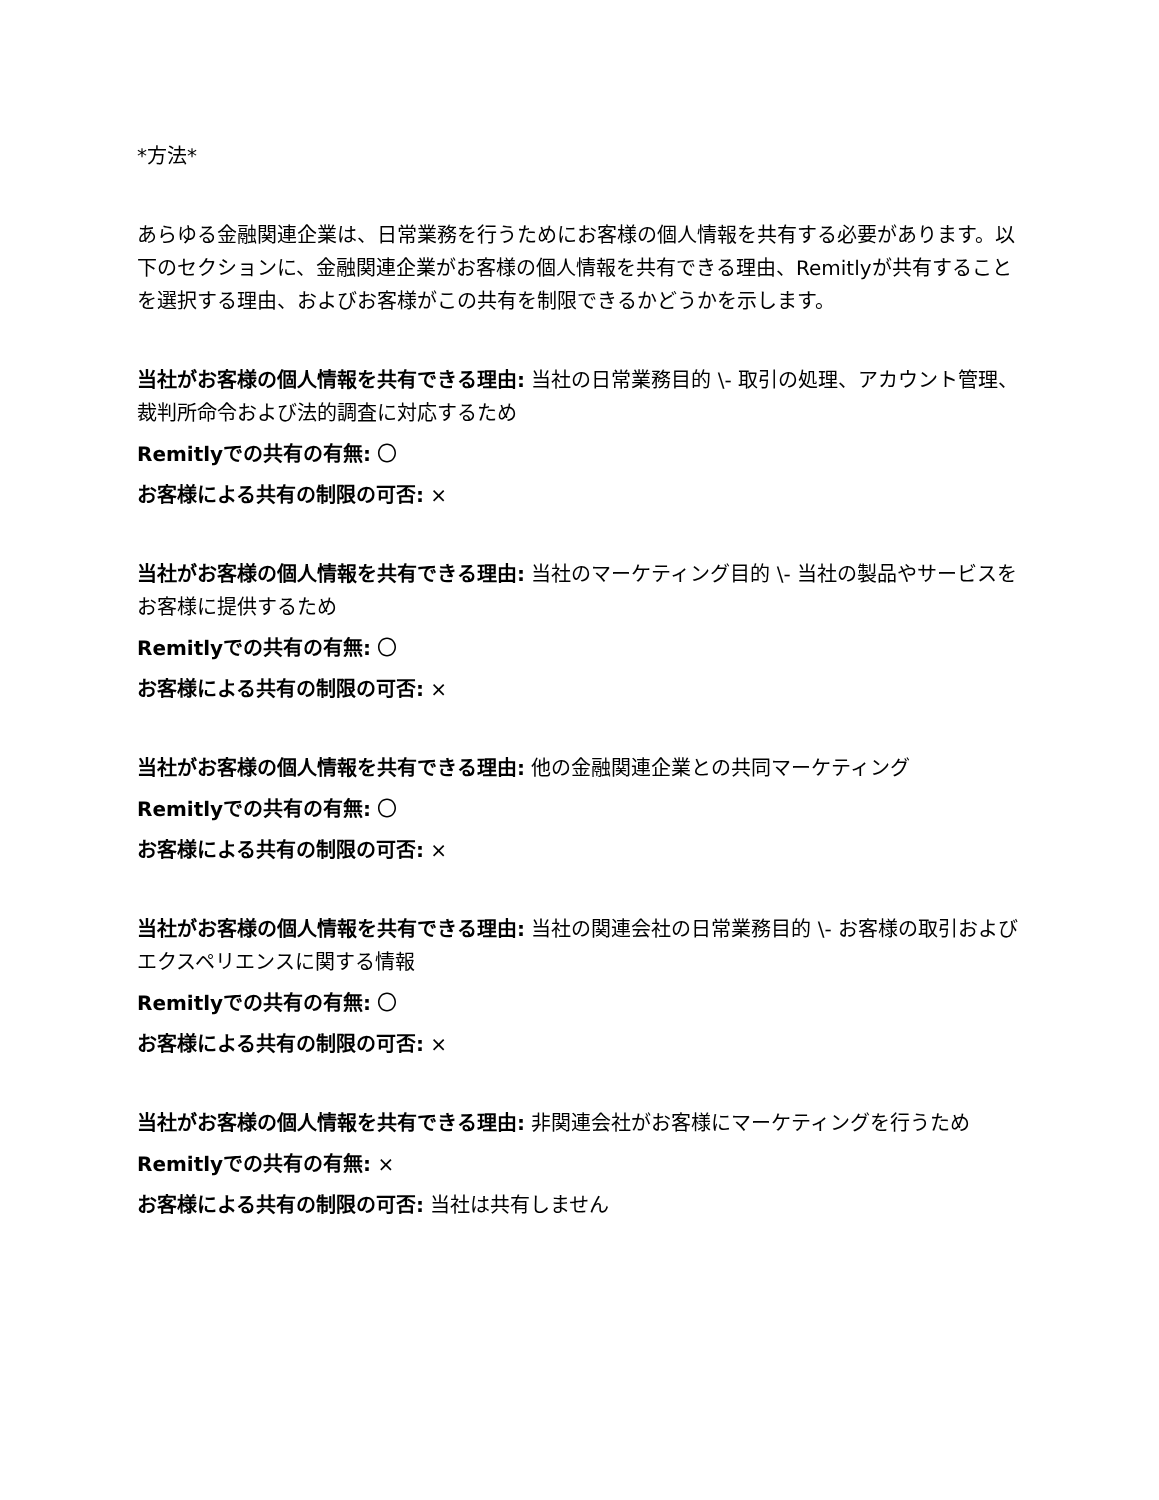*方法*
あらゆる金融関連企業は、日常業務を行うためにお客様の個人情報を共有する必要があります。以下のセクションに、金融関連企業がお客様の個人情報を共有できる理由、Remitlyが共有することを選択する理由、およびお客様がこの共有を制限できるかどうかを示します。
当社がお客様の個人情報を共有できる理由: 当社の日常業務目的 \- 取引の処理、アカウント管理、裁判所命令および法的調査に対応するため
Remitlyでの共有の有無: 〇
お客様による共有の制限の可否: ×
当社がお客様の個人情報を共有できる理由: 当社のマーケティング目的 \- 当社の製品やサービスをお客様に提供するため
Remitlyでの共有の有無: 〇
お客様による共有の制限の可否: ×
当社がお客様の個人情報を共有できる理由: 他の金融関連企業との共同マーケティング
Remitlyでの共有の有無: 〇
お客様による共有の制限の可否: ×
当社がお客様の個人情報を共有できる理由: 当社の関連会社の日常業務目的 \- お客様の取引およびエクスペリエンスに関する情報
Remitlyでの共有の有無: 〇
お客様による共有の制限の可否: ×
当社がお客様の個人情報を共有できる理由: 非関連会社がお客様にマーケティングを行うため
Remitlyでの共有の有無: ×
お客様による共有の制限の可否: 当社は共有しません